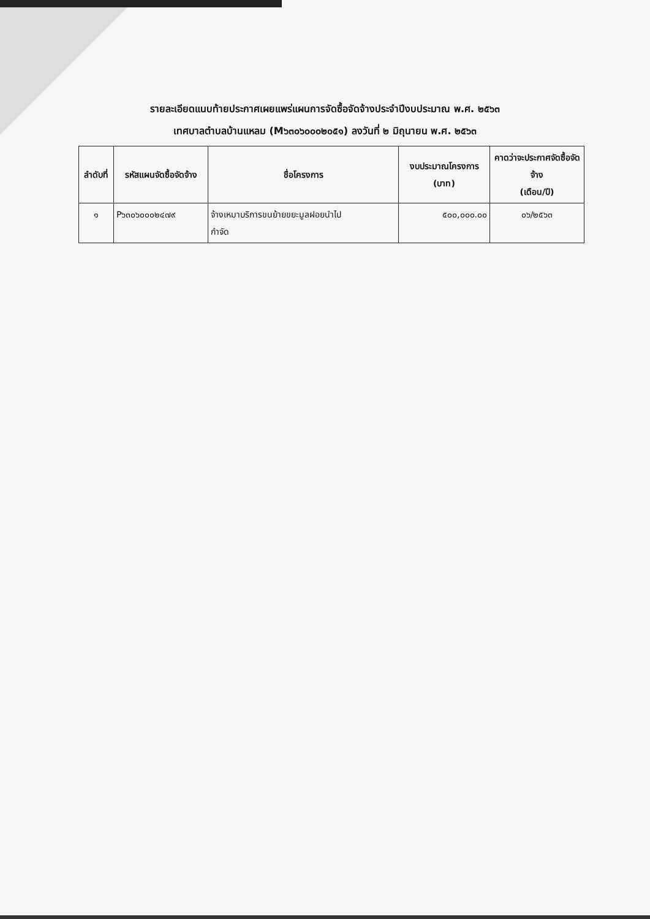รายละเอียดแนบท้ายประกาศเผยแพร่แผนการจัดซื้อจัดจ้างประจำปีงบประมาณ พ.ศ. ๒๕๖๓
เทศบาลตำบลบ้านแหลม (M๖๓๐๖๐๐๐๒๐๕๑) ลงวันที่ ๒ มิถุนายน พ.ศ. ๒๕๖๓
| ลำดับที่ | รหัสแผนจัดซื้อจัดจ้าง | ชื่อโครงการ | งบประมาณโครงการ (บาท) | คาดว่าจะประกาศจัดซื้อจัดจ้าง (เดือน/ปี) |
| --- | --- | --- | --- | --- |
| ๑ | P๖๓๐๖๐๐๐๒๔๗๙ | จ้างเหมาบริการขนย้ายขยะมูลฝอยนำไป กำจัด | ๕๐๐,๐๐๐.๐๐ | ๐๖/๒๕๖๓ |